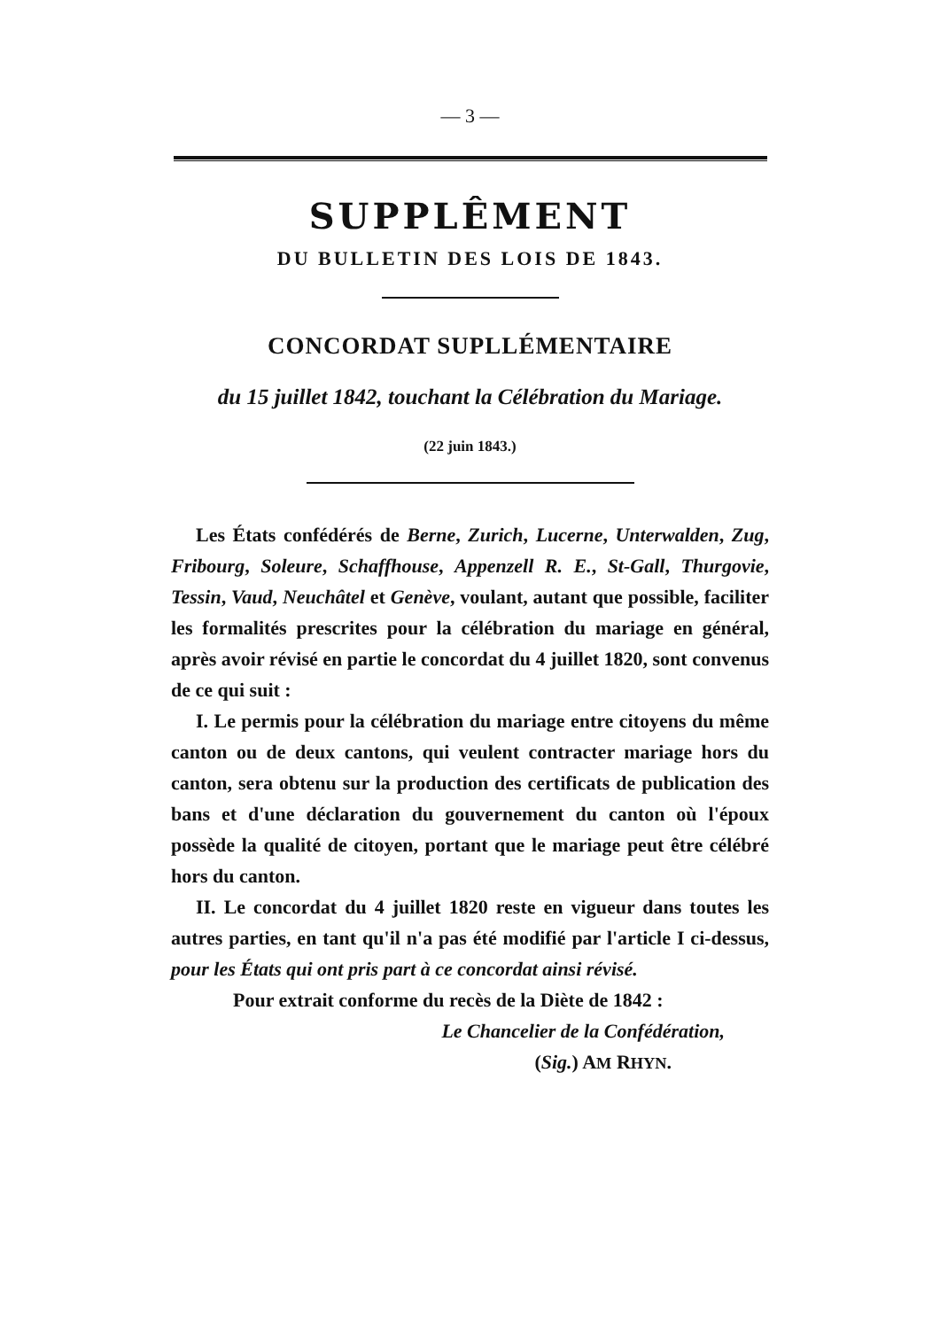— 3 —
SUPPLÊMENT
DU BULLETIN DES LOIS DE 1843.
CONCORDAT SUPLLÉMENTAIRE
du 15 juillet 1842, touchant la Célébration du Mariage.
(22 juin 1843.)
Les États confédérés de Berne, Zurich, Lucerne, Unterwalden, Zug, Fribourg, Soleure, Schaffhouse, Appenzell R. E., St-Gall, Thurgovie, Tessin, Vaud, Neuchâtel et Genève, voulant, autant que possible, faciliter les formalités prescrites pour la célébration du mariage en général, après avoir révisé en partie le concordat du 4 juillet 1820, sont convenus de ce qui suit :
I. Le permis pour la célébration du mariage entre citoyens du même canton ou de deux cantons, qui veulent contracter mariage hors du canton, sera obtenu sur la production des certificats de publication des bans et d'une déclaration du gouvernement du canton où l'époux possède la qualité de citoyen, portant que le mariage peut être célébré hors du canton.
II. Le concordat du 4 juillet 1820 reste en vigueur dans toutes les autres parties, en tant qu'il n'a pas été modifié par l'article I ci-dessus, pour les États qui ont pris part à ce concordat ainsi révisé.
Pour extrait conforme du recès de la Diète de 1842 :
Le Chancelier de la Confédération,
(Sig.) AM RHYN.